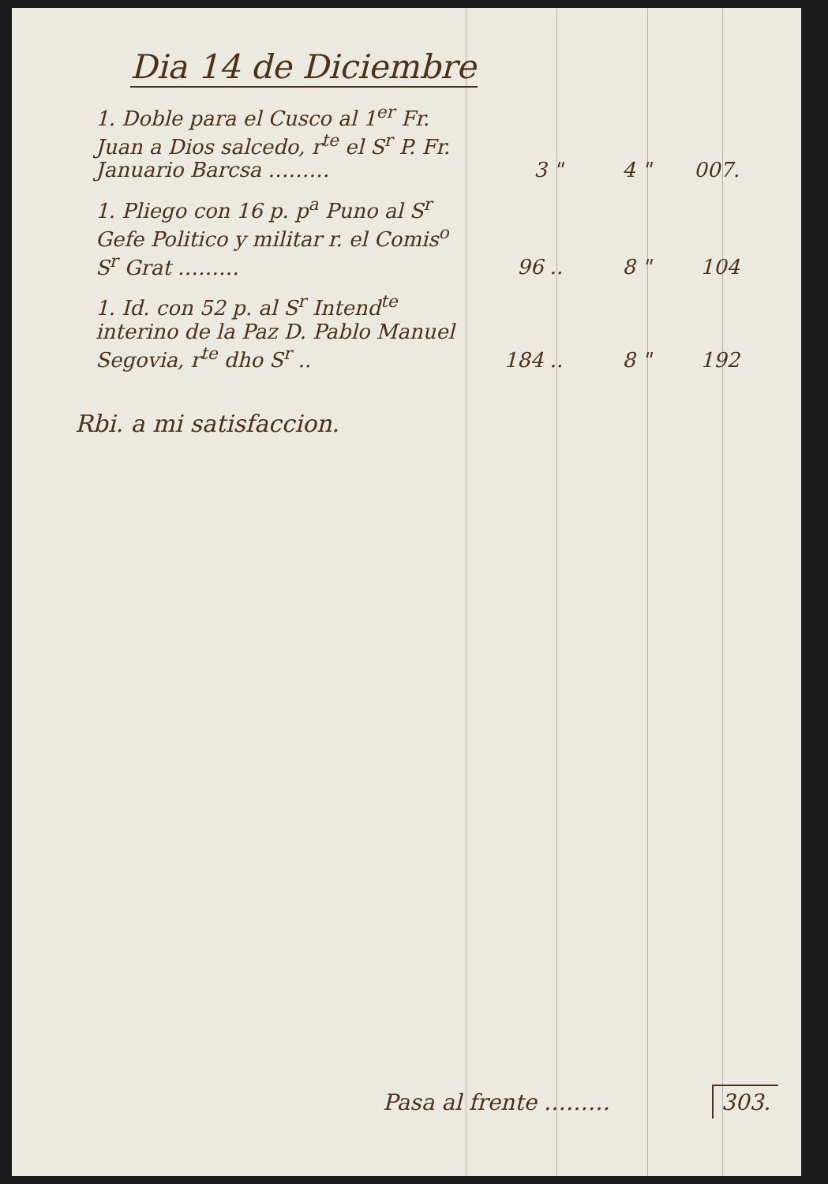Dia 14 de Diciembre
| 1. Doble para el Cusco al 1<sup>er</sup> Fr. Juan a Dios salcedo, r<sup>te</sup> el S<sup>r</sup> P. Fr. Januario Barcsa ……… | 3 " | 4 " | 007. |
| 1. Pliego con 16 p. p<sup>a</sup> Puno al S<sup>r</sup> Gefe Politico y militar r. el Comis<sup>o</sup> S<sup>r</sup> Grat ……… | 96 .. | 8 " | 104 |
| 1. Id. con 52 p. al S<sup>r</sup> Intend<sup>te</sup> interino de la Paz D. Pablo Manuel Segovia, r<sup>te</sup> dho S<sup>r</sup> .. | 184 .. | 8 " | 192 |
Rbi. a mi satisfaccion.
Pasa al frente ……… 303.